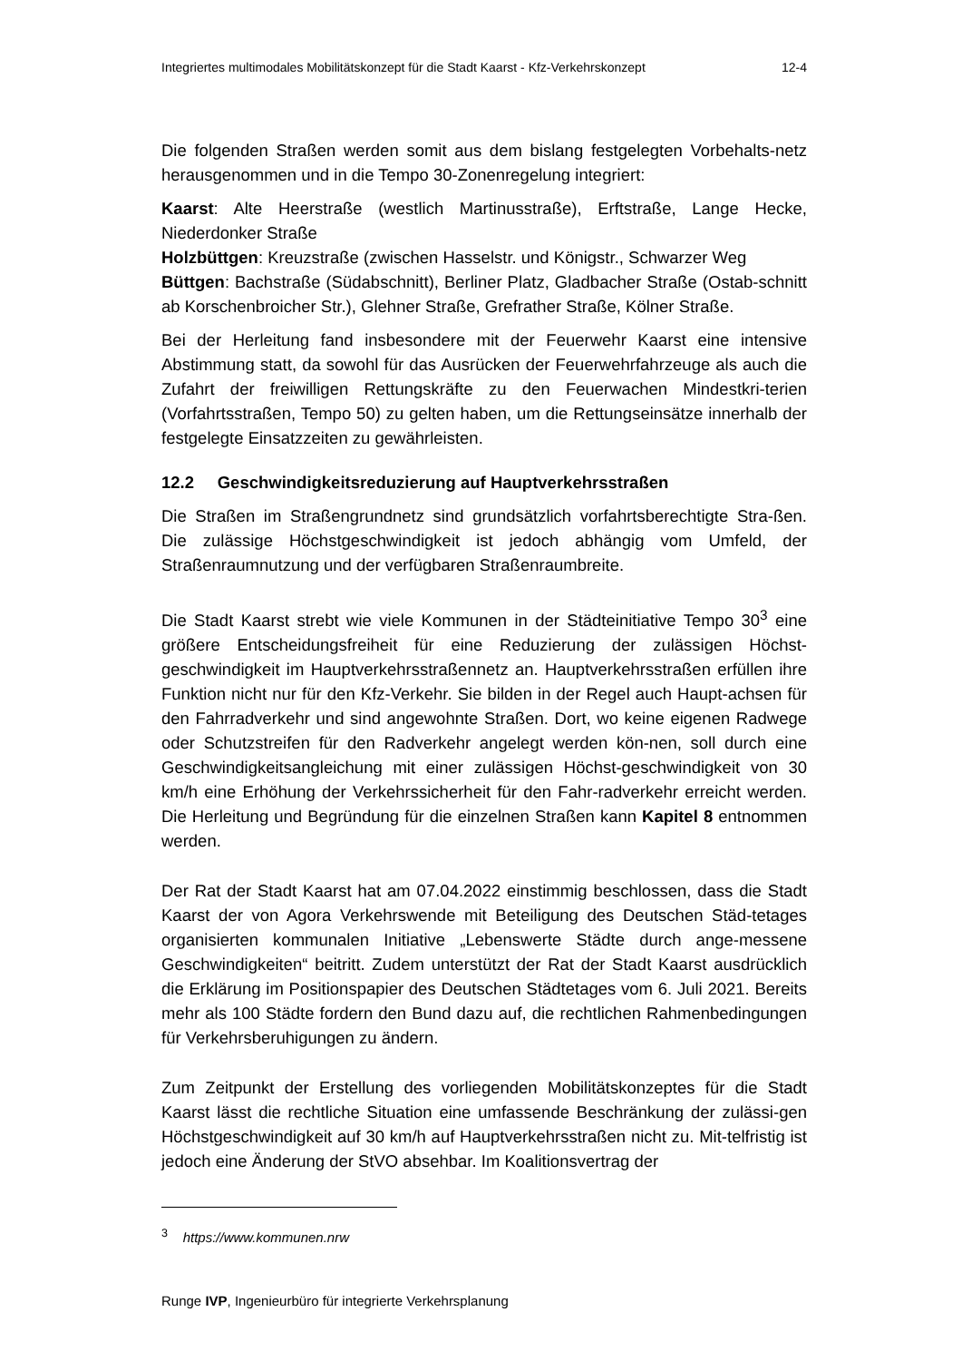Integriertes multimodales Mobilitätskonzept für die Stadt Kaarst - Kfz-Verkehrskonzept 12-4
Die folgenden Straßen werden somit aus dem bislang festgelegten Vorbehalts-netz herausgenommen und in die Tempo 30-Zonenregelung integriert:
Kaarst: Alte Heerstraße (westlich Martinusstraße), Erftstraße, Lange Hecke, Niederdonker Straße
Holzbüttgen: Kreuzstraße (zwischen Hasselstr. und Königstr., Schwarzer Weg
Büttgen: Bachstraße (Südabschnitt), Berliner Platz, Gladbacher Straße (Ostab-schnitt ab Korschenbroicher Str.), Glehner Straße, Grefrather Straße, Kölner Straße.
Bei der Herleitung fand insbesondere mit der Feuerwehr Kaarst eine intensive Abstimmung statt, da sowohl für das Ausrücken der Feuerwehrfahrzeuge als auch die Zufahrt der freiwilligen Rettungskräfte zu den Feuerwachen Mindestkri-terien (Vorfahrtsstraßen, Tempo 50) zu gelten haben, um die Rettungseinsätze innerhalb der festgelegte Einsatzzeiten zu gewährleisten.
12.2 Geschwindigkeitsreduzierung auf Hauptverkehrsstraßen
Die Straßen im Straßengrundnetz sind grundsätzlich vorfahrtsberechtigte Stra-ßen. Die zulässige Höchstgeschwindigkeit ist jedoch abhängig vom Umfeld, der Straßenraumnutzung und der verfügbaren Straßenraumbreite.
Die Stadt Kaarst strebt wie viele Kommunen in der Städteinitiative Tempo 30<sup>3</sup> eine größere Entscheidungsfreiheit für eine Reduzierung der zulässigen Höchst-geschwindigkeit im Hauptverkehrsstraßennetz an. Hauptverkehrsstraßen erfüllen ihre Funktion nicht nur für den Kfz-Verkehr. Sie bilden in der Regel auch Haupt-achsen für den Fahrradverkehr und sind angewohnte Straßen. Dort, wo keine eigenen Radwege oder Schutzstreifen für den Radverkehr angelegt werden kön-nen, soll durch eine Geschwindigkeitsangleichung mit einer zulässigen Höchst-geschwindigkeit von 30 km/h eine Erhöhung der Verkehrssicherheit für den Fahr-radverkehr erreicht werden. Die Herleitung und Begründung für die einzelnen Straßen kann Kapitel 8 entnommen werden.
Der Rat der Stadt Kaarst hat am 07.04.2022 einstimmig beschlossen, dass die Stadt Kaarst der von Agora Verkehrswende mit Beteiligung des Deutschen Städ-tetages organisierten kommunalen Initiative „Lebenswerte Städte durch ange-messene Geschwindigkeiten“ beitritt. Zudem unterstützt der Rat der Stadt Kaarst ausdrücklich die Erklärung im Positionspapier des Deutschen Städtetages vom 6. Juli 2021. Bereits mehr als 100 Städte fordern den Bund dazu auf, die rechtlichen Rahmenbedingungen für Verkehrsberuhigungen zu ändern.
Zum Zeitpunkt der Erstellung des vorliegenden Mobilitätskonzeptes für die Stadt Kaarst lässt die rechtliche Situation eine umfassende Beschränkung der zulässi-gen Höchstgeschwindigkeit auf 30 km/h auf Hauptverkehrsstraßen nicht zu. Mit-telfristig ist jedoch eine Änderung der StVO absehbar. Im Koalitionsvertrag der
<sup>3</sup> https://www.kommunen.nrw
Runge IVP, Ingenieurbüro für integrierte Verkehrsplanung